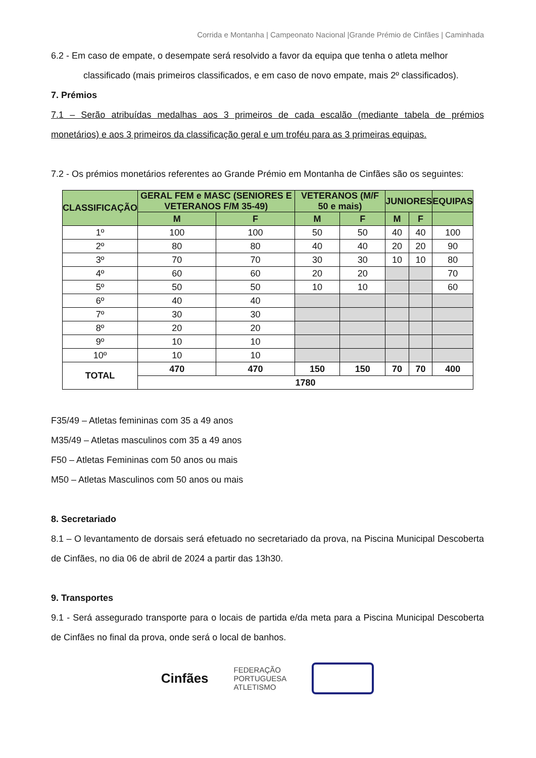Corrida e Montanha | Campeonato Nacional |Grande Prémio de Cinfães | Caminhada
6.2 - Em caso de empate, o desempate será resolvido a favor da equipa que tenha o atleta melhor
classificado (mais primeiros classificados, e em caso de novo empate, mais 2º classificados).
7. Prémios
7.1 – Serão atribuídas medalhas aos 3 primeiros de cada escalão (mediante tabela de prémios monetários) e aos 3 primeiros da classificação geral e um troféu para as 3 primeiras equipas.
7.2 - Os prémios monetários referentes ao Grande Prémio em Montanha de Cinfães são os seguintes:
| CLASSIFICAÇÃO | GERAL FEM e MASC (SENIORES E VETERANOS F/M 35-49) | | VETERANOS (M/F 50 e mais) | | JUNIORES | | EQUIPAS |
| --- | --- | --- | --- | --- | --- | --- | --- |
| | M | F | M | F | M | F | |
| 1º | 100 | 100 | 50 | 50 | 40 | 40 | 100 |
| 2º | 80 | 80 | 40 | 40 | 20 | 20 | 90 |
| 3º | 70 | 70 | 30 | 30 | 10 | 10 | 80 |
| 4º | 60 | 60 | 20 | 20 | | | 70 |
| 5º | 50 | 50 | 10 | 10 | | | 60 |
| 6º | 40 | 40 | | | | | |
| 7º | 30 | 30 | | | | | |
| 8º | 20 | 20 | | | | | |
| 9º | 10 | 10 | | | | | |
| 10º | 10 | 10 | | | | | |
| TOTAL | 470 | 470 | 150 | 150 | 70 | 70 | 400 |
| | 1780 | | | | | | |
F35/49 – Atletas femininas com 35 a 49 anos
M35/49 – Atletas masculinos com 35 a 49 anos
F50 – Atletas Femininas com 50 anos ou mais
M50 – Atletas Masculinos com 50 anos ou mais
8. Secretariado
8.1 – O levantamento de dorsais será efetuado no secretariado da prova, na Piscina Municipal Descoberta de Cinfães, no dia 06 de abril de 2024 a partir das 13h30.
9. Transportes
9.1 - Será assegurado transporte para o locais de partida e/da meta para a Piscina Municipal Descoberta de Cinfães no final da prova, onde será o local de banhos.
Cinfães
FEDERAÇÃO
PORTUGUESA
ATLETISMO